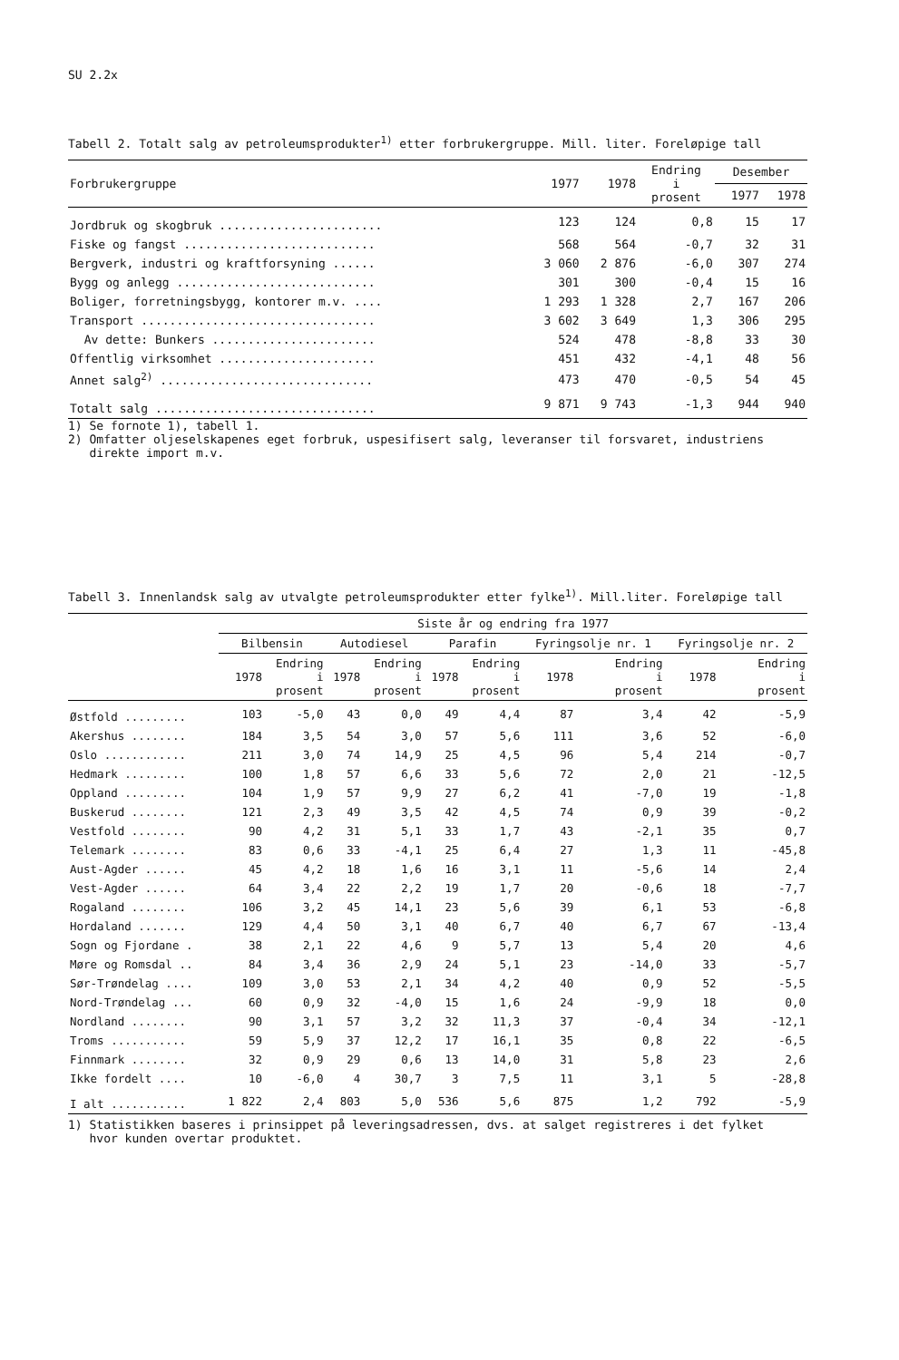SU 2.2x
Tabell 2. Totalt salg av petroleumsprodukter<sup>1)</sup> etter forbrukergruppe. Mill. liter. Foreløpige tall
| Forbrukergruppe | 1977 | 1978 | Endring i prosent | Desember | |
| --- | --- | --- | --- | --- | --- |
| | | | | 1977 | 1978 |
| Jordbruk og skogbruk ....................... | 123 | 124 | 0,8 | 15 | 17 |
| Fiske og fangst ........................... | 568 | 564 | -0,7 | 32 | 31 |
| Bergverk, industri og kraftforsyning ...... | 3 060 | 2 876 | -6,0 | 307 | 274 |
| Bygg og anlegg ............................ | 301 | 300 | -0,4 | 15 | 16 |
| Boliger, forretningsbygg, kontorer m.v. .... | 1 293 | 1 328 | 2,7 | 167 | 206 |
| Transport ................................. | 3 602 | 3 649 | 1,3 | 306 | 295 |
| Av dette: Bunkers ....................... | 524 | 478 | -8,8 | 33 | 30 |
| Offentlig virksomhet ...................... | 451 | 432 | -4,1 | 48 | 56 |
| Annet salg<sup>2)</sup> .............................. | 473 | 470 | -0,5 | 54 | 45 |
| Totalt salg ............................... | 9 871 | 9 743 | -1,3 | 944 | 940 |
1) Se fornote 1), tabell 1.
2) Omfatter oljeselskapenes eget forbruk, uspesifisert salg, leveranser til forsvaret, industriens
direkte import m.v.
Tabell 3. Innenlandsk salg av utvalgte petroleumsprodukter etter fylke<sup>1)</sup>. Mill.liter. Foreløpige tall
| | Siste år og endring fra 1977 | | | | | | | | | |
| --- | --- | --- | --- | --- | --- | --- | --- | --- | --- | --- |
| | Bilbensin | | Autodiesel | | Parafin | | Fyringsolje nr. 1 | | Fyringsolje nr. 2 | |
| | 1978 | Endring i prosent | 1978 | Endring i prosent | 1978 | Endring i prosent | 1978 | Endring i prosent | 1978 | Endring i prosent |
| Østfold ......... | 103 | -5,0 | 43 | 0,0 | 49 | 4,4 | 87 | 3,4 | 42 | -5,9 |
| Akershus ........ | 184 | 3,5 | 54 | 3,0 | 57 | 5,6 | 111 | 3,6 | 52 | -6,0 |
| Oslo ............ | 211 | 3,0 | 74 | 14,9 | 25 | 4,5 | 96 | 5,4 | 214 | -0,7 |
| Hedmark ......... | 100 | 1,8 | 57 | 6,6 | 33 | 5,6 | 72 | 2,0 | 21 | -12,5 |
| Oppland ......... | 104 | 1,9 | 57 | 9,9 | 27 | 6,2 | 41 | -7,0 | 19 | -1,8 |
| Buskerud ........ | 121 | 2,3 | 49 | 3,5 | 42 | 4,5 | 74 | 0,9 | 39 | -0,2 |
| Vestfold ........ | 90 | 4,2 | 31 | 5,1 | 33 | 1,7 | 43 | -2,1 | 35 | 0,7 |
| Telemark ........ | 83 | 0,6 | 33 | -4,1 | 25 | 6,4 | 27 | 1,3 | 11 | -45,8 |
| Aust-Agder ...... | 45 | 4,2 | 18 | 1,6 | 16 | 3,1 | 11 | -5,6 | 14 | 2,4 |
| Vest-Agder ...... | 64 | 3,4 | 22 | 2,2 | 19 | 1,7 | 20 | -0,6 | 18 | -7,7 |
| Rogaland ........ | 106 | 3,2 | 45 | 14,1 | 23 | 5,6 | 39 | 6,1 | 53 | -6,8 |
| Hordaland ....... | 129 | 4,4 | 50 | 3,1 | 40 | 6,7 | 40 | 6,7 | 67 | -13,4 |
| Sogn og Fjordane . | 38 | 2,1 | 22 | 4,6 | 9 | 5,7 | 13 | 5,4 | 20 | 4,6 |
| Møre og Romsdal .. | 84 | 3,4 | 36 | 2,9 | 24 | 5,1 | 23 | -14,0 | 33 | -5,7 |
| Sør-Trøndelag .... | 109 | 3,0 | 53 | 2,1 | 34 | 4,2 | 40 | 0,9 | 52 | -5,5 |
| Nord-Trøndelag ... | 60 | 0,9 | 32 | -4,0 | 15 | 1,6 | 24 | -9,9 | 18 | 0,0 |
| Nordland ........ | 90 | 3,1 | 57 | 3,2 | 32 | 11,3 | 37 | -0,4 | 34 | -12,1 |
| Troms ........... | 59 | 5,9 | 37 | 12,2 | 17 | 16,1 | 35 | 0,8 | 22 | -6,5 |
| Finnmark ........ | 32 | 0,9 | 29 | 0,6 | 13 | 14,0 | 31 | 5,8 | 23 | 2,6 |
| Ikke fordelt .... | 10 | -6,0 | 4 | 30,7 | 3 | 7,5 | 11 | 3,1 | 5 | -28,8 |
| I alt ........... | 1 822 | 2,4 | 803 | 5,0 | 536 | 5,6 | 875 | 1,2 | 792 | -5,9 |
1) Statistikken baseres i prinsippet på leveringsadressen, dvs. at salget registreres i det fylket
hvor kunden overtar produktet.